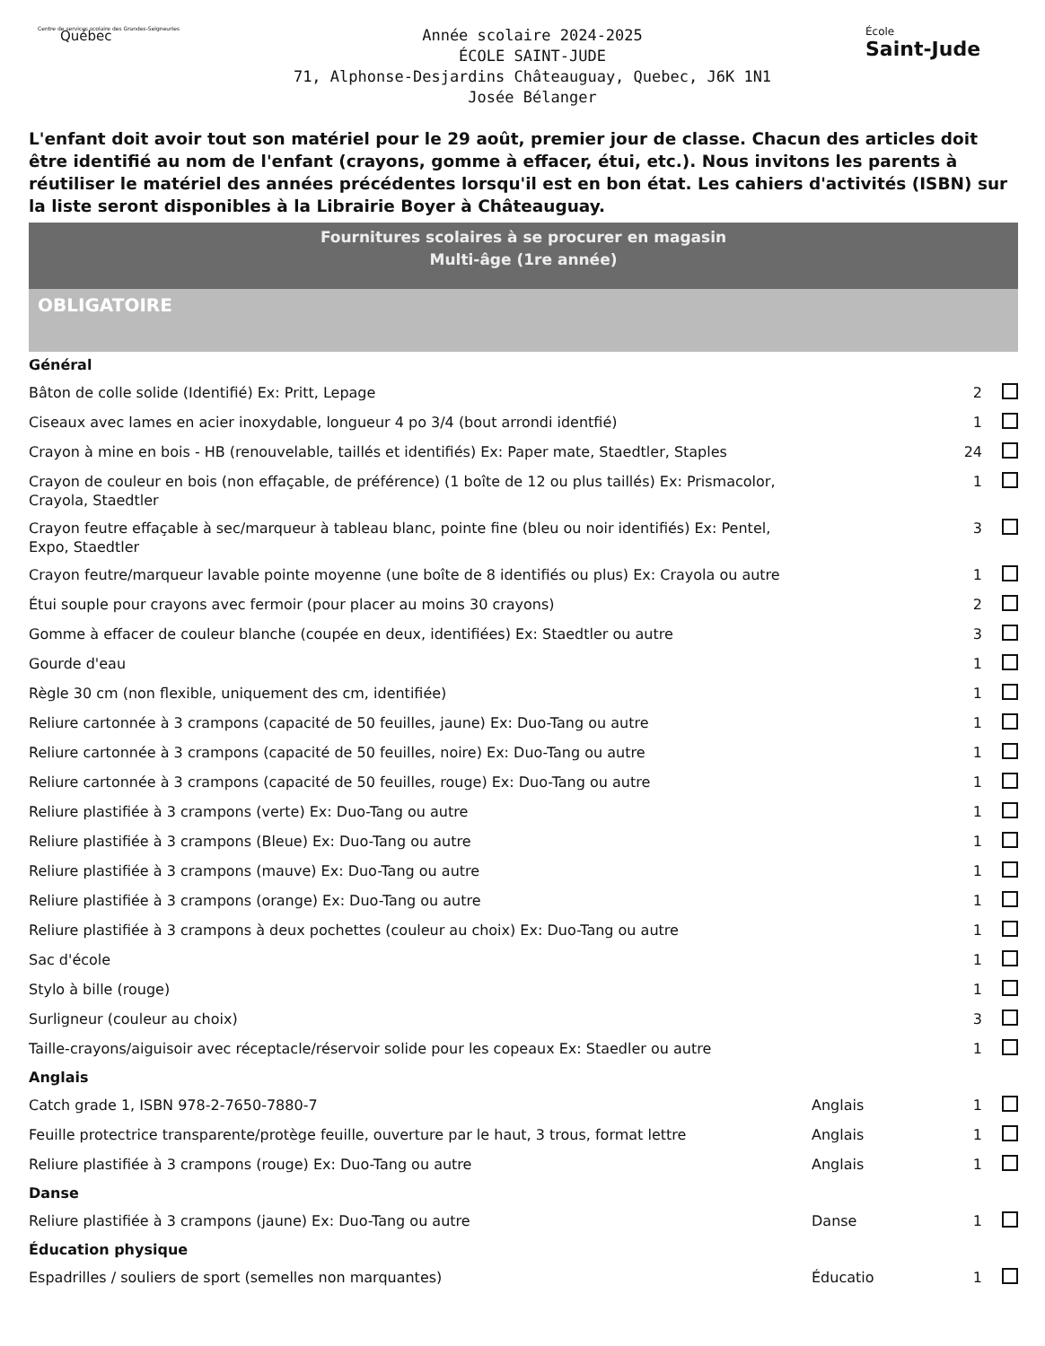Centre de services scolaire des Grandes-Seigneuries
Québec
Année scolaire 2024-2025
ÉCOLE SAINT-JUDE
71, Alphonse-Desjardins Châteauguay, Quebec, J6K 1N1
Josée Bélanger
École
Saint-Jude
L'enfant doit avoir tout son matériel pour le 29 août, premier jour de classe. Chacun des articles doit être identifié au nom de l'enfant (crayons, gomme à effacer, étui, etc.). Nous invitons les parents à réutiliser le matériel des années précédentes lorsqu'il est en bon état. Les cahiers d'activités (ISBN) sur la liste seront disponibles à la Librairie Boyer à Châteauguay.
Fournitures scolaires à se procurer en magasin
Multi-âge (1re année)
OBLIGATOIRE
| Général | | | |
| Bâton de colle solide (Identifié) Ex: Pritt, Lepage | | 2 | |
| Ciseaux avec lames en acier inoxydable, longueur 4 po 3/4 (bout arrondi identfié) | | 1 | |
| Crayon à mine en bois - HB (renouvelable, taillés et identifiés) Ex: Paper mate, Staedtler, Staples | | 24 | |
| Crayon de couleur en bois (non effaçable, de préférence) (1 boîte de 12 ou plus taillés) Ex: Prismacolor, Crayola, Staedtler | | 1 | |
| Crayon feutre effaçable à sec/marqueur à tableau blanc, pointe fine (bleu ou noir identifiés) Ex: Pentel, Expo, Staedtler | | 3 | |
| Crayon feutre/marqueur lavable pointe moyenne (une boîte de 8 identifiés ou plus) Ex: Crayola ou autre | | 1 | |
| Étui souple pour crayons avec fermoir (pour placer au moins 30 crayons) | | 2 | |
| Gomme à effacer de couleur blanche (coupée en deux, identifiées) Ex: Staedtler ou autre | | 3 | |
| Gourde d'eau | | 1 | |
| Règle 30 cm (non flexible, uniquement des cm, identifiée) | | 1 | |
| Reliure cartonnée à 3 crampons (capacité de 50 feuilles, jaune) Ex: Duo-Tang ou autre | | 1 | |
| Reliure cartonnée à 3 crampons (capacité de 50 feuilles, noire) Ex: Duo-Tang ou autre | | 1 | |
| Reliure cartonnée à 3 crampons (capacité de 50 feuilles, rouge) Ex: Duo-Tang ou autre | | 1 | |
| Reliure plastifiée à 3 crampons (verte) Ex: Duo-Tang ou autre | | 1 | |
| Reliure plastifiée à 3 crampons (Bleue) Ex: Duo-Tang ou autre | | 1 | |
| Reliure plastifiée à 3 crampons (mauve) Ex: Duo-Tang ou autre | | 1 | |
| Reliure plastifiée à 3 crampons (orange) Ex: Duo-Tang ou autre | | 1 | |
| Reliure plastifiée à 3 crampons à deux pochettes (couleur au choix) Ex: Duo-Tang ou autre | | 1 | |
| Sac d'école | | 1 | |
| Stylo à bille (rouge) | | 1 | |
| Surligneur (couleur au choix) | | 3 | |
| Taille-crayons/aiguisoir avec réceptacle/réservoir solide pour les copeaux Ex: Staedler ou autre | | 1 | |
| Anglais | | | |
| Catch grade 1, ISBN 978-2-7650-7880-7 | Anglais | 1 | |
| Feuille protectrice transparente/protège feuille, ouverture par le haut, 3 trous, format lettre | Anglais | 1 | |
| Reliure plastifiée à 3 crampons (rouge) Ex: Duo-Tang ou autre | Anglais | 1 | |
| Danse | | | |
| Reliure plastifiée à 3 crampons (jaune) Ex: Duo-Tang ou autre | Danse | 1 | |
| Éducation physique | | | |
| Espadrilles / souliers de sport (semelles non marquantes) | Éducatio | 1 | |